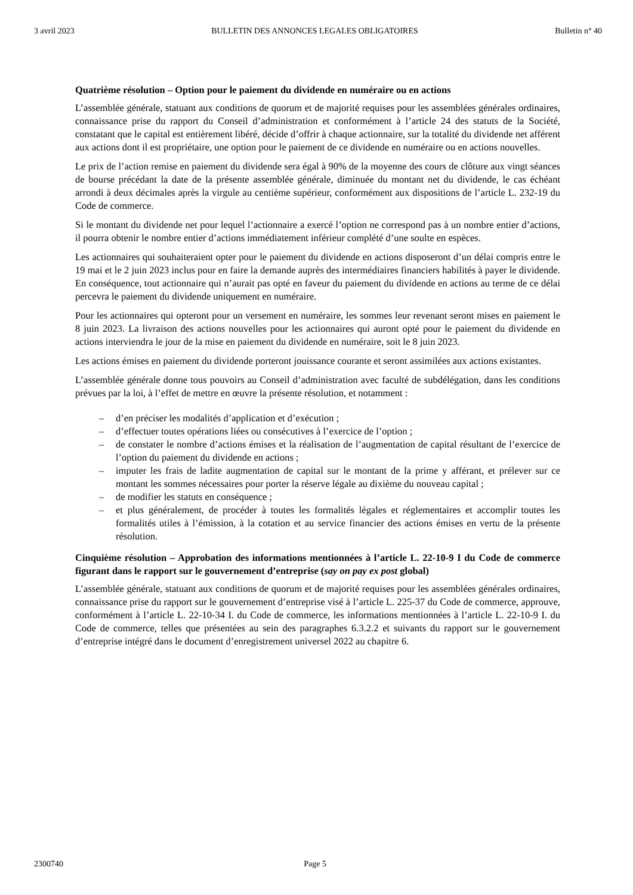3 avril 2023 BULLETIN DES ANNONCES LEGALES OBLIGATOIRES Bulletin n° 40
Quatrième résolution – Option pour le paiement du dividende en numéraire ou en actions
L’assemblée générale, statuant aux conditions de quorum et de majorité requises pour les assemblées générales ordinaires, connaissance prise du rapport du Conseil d’administration et conformément à l’article 24 des statuts de la Société, constatant que le capital est entièrement libéré, décide d’offrir à chaque actionnaire, sur la totalité du dividende net afférent aux actions dont il est propriétaire, une option pour le paiement de ce dividende en numéraire ou en actions nouvelles.
Le prix de l’action remise en paiement du dividende sera égal à 90% de la moyenne des cours de clôture aux vingt séances de bourse précédant la date de la présente assemblée générale, diminuée du montant net du dividende, le cas échéant arrondi à deux décimales après la virgule au centième supérieur, conformément aux dispositions de l’article L. 232-19 du Code de commerce.
Si le montant du dividende net pour lequel l’actionnaire a exercé l’option ne correspond pas à un nombre entier d’actions, il pourra obtenir le nombre entier d’actions immédiatement inférieur complété d’une soulte en espèces.
Les actionnaires qui souhaiteraient opter pour le paiement du dividende en actions disposeront d’un délai compris entre le 19 mai et le 2 juin 2023 inclus pour en faire la demande auprès des intermédiaires financiers habilités à payer le dividende. En conséquence, tout actionnaire qui n’aurait pas opté en faveur du paiement du dividende en actions au terme de ce délai percevra le paiement du dividende uniquement en numéraire.
Pour les actionnaires qui opteront pour un versement en numéraire, les sommes leur revenant seront mises en paiement le 8 juin 2023. La livraison des actions nouvelles pour les actionnaires qui auront opté pour le paiement du dividende en actions interviendra le jour de la mise en paiement du dividende en numéraire, soit le 8 juin 2023.
Les actions émises en paiement du dividende porteront jouissance courante et seront assimilées aux actions existantes.
L’assemblée générale donne tous pouvoirs au Conseil d’administration avec faculté de subdélégation, dans les conditions prévues par la loi, à l’effet de mettre en œuvre la présente résolution, et notamment :
– d’en préciser les modalités d’application et d’exécution ;
– d’effectuer toutes opérations liées ou consécutives à l’exercice de l’option ;
– de constater le nombre d’actions émises et la réalisation de l’augmentation de capital résultant de l’exercice de l’option du paiement du dividende en actions ;
– imputer les frais de ladite augmentation de capital sur le montant de la prime y afférant, et prélever sur ce montant les sommes nécessaires pour porter la réserve légale au dixième du nouveau capital ;
– de modifier les statuts en conséquence ;
– et plus généralement, de procéder à toutes les formalités légales et réglementaires et accomplir toutes les formalités utiles à l’émission, à la cotation et au service financier des actions émises en vertu de la présente résolution.
Cinquième résolution – Approbation des informations mentionnées à l’article L. 22-10-9 I du Code de commerce figurant dans le rapport sur le gouvernement d’entreprise (say on pay ex post global)
L’assemblée générale, statuant aux conditions de quorum et de majorité requises pour les assemblées générales ordinaires, connaissance prise du rapport sur le gouvernement d’entreprise visé à l’article L. 225-37 du Code de commerce, approuve, conformément à l’article L. 22-10-34 I. du Code de commerce, les informations mentionnées à l’article L. 22-10-9 I. du Code de commerce, telles que présentées au sein des paragraphes 6.3.2.2 et suivants du rapport sur le gouvernement d’entreprise intégré dans le document d’enregistrement universel 2022 au chapitre 6.
2300740 Page 5